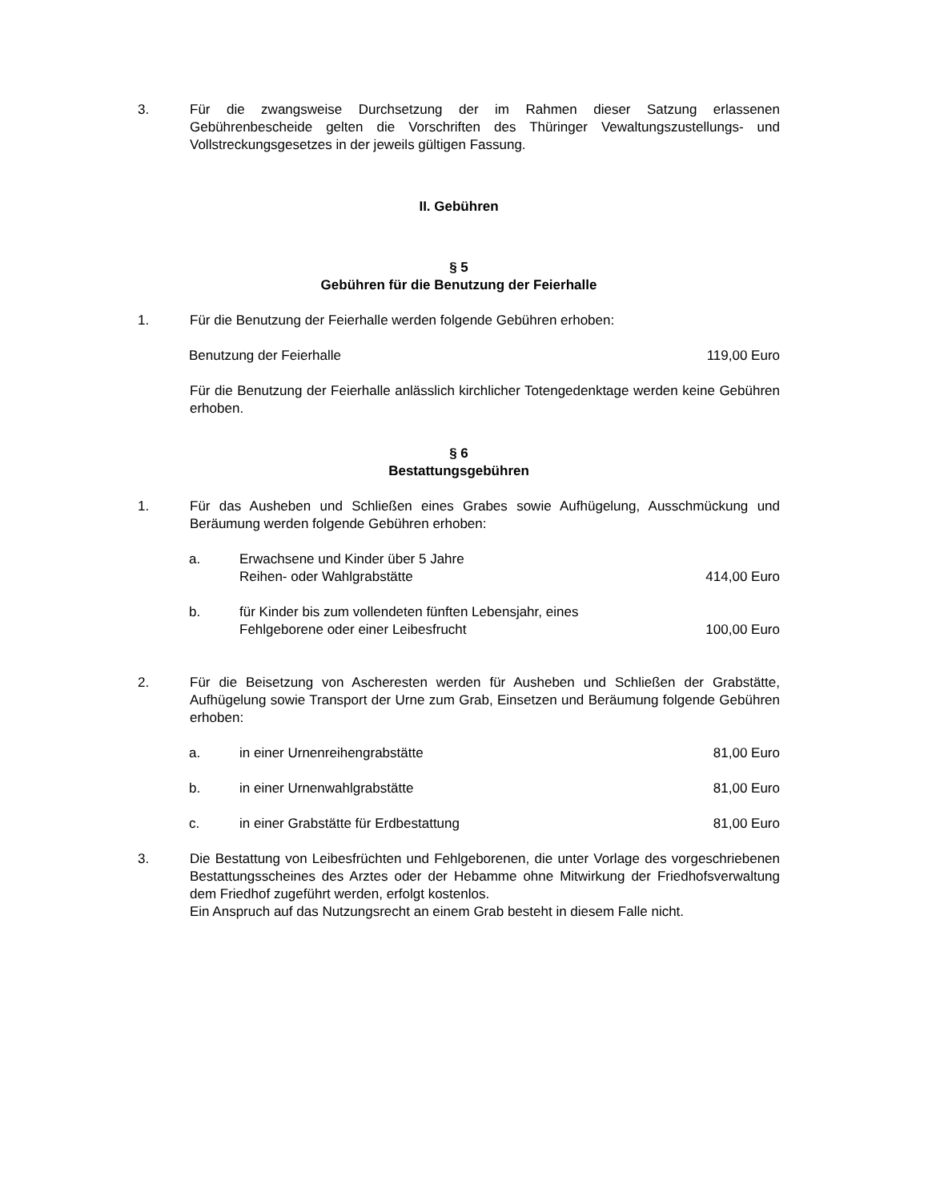3. Für die zwangsweise Durchsetzung der im Rahmen dieser Satzung erlassenen Gebührenbescheide gelten die Vorschriften des Thüringer Vewaltungszustellungs- und Vollstreckungsgesetzes in der jeweils gültigen Fassung.
II. Gebühren
§ 5
Gebühren für die Benutzung der Feierhalle
1. Für die Benutzung der Feierhalle werden folgende Gebühren erhoben:
Benutzung der Feierhalle 119,00 Euro
Für die Benutzung der Feierhalle anlässlich kirchlicher Totengedenktage werden keine Gebühren erhoben.
§ 6
Bestattungsgebühren
1. Für das Ausheben und Schließen eines Grabes sowie Aufhügelung, Ausschmückung und Beräumung werden folgende Gebühren erhoben:
a. Erwachsene und Kinder über 5 Jahre
Reihen- oder Wahlgrabstätte
414,00 Euro
b. für Kinder bis zum vollendeten fünften Lebensjahr, eines
Fehlgeborene oder einer Leibesfrucht
100,00 Euro
2. Für die Beisetzung von Ascheresten werden für Ausheben und Schließen der Grabstätte, Aufhügelung sowie Transport der Urne zum Grab, Einsetzen und Beräumung folgende Gebühren erhoben:
a. in einer Urnenreihengrabstätte 81,00 Euro
b. in einer Urnenwahlgrabstätte 81,00 Euro
c. in einer Grabstätte für Erdbestattung
81,00 Euro
3. Die Bestattung von Leibesfrüchten und Fehlgeborenen, die unter Vorlage des vorgeschriebenen Bestattungsscheines des Arztes oder der Hebamme ohne Mitwirkung der Friedhofsverwaltung dem Friedhof zugeführt werden, erfolgt kostenlos.
Ein Anspruch auf das Nutzungsrecht an einem Grab besteht in diesem Falle nicht.